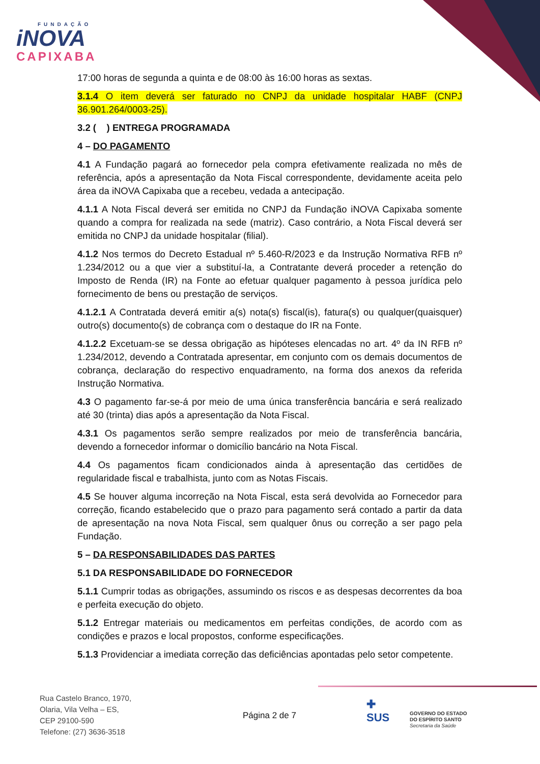FUNDAÇÃO
iNOVA
CAPIXABA
17:00 horas de segunda a quinta e de 08:00 às 16:00 horas as sextas.
3.1.4 O item deverá ser faturado no CNPJ da unidade hospitalar HABF (CNPJ 36.901.264/0003-25).
3.2 ( ) ENTREGA PROGRAMADA
4 – DO PAGAMENTO
4.1 A Fundação pagará ao fornecedor pela compra efetivamente realizada no mês de referência, após a apresentação da Nota Fiscal correspondente, devidamente aceita pelo área da iNOVA Capixaba que a recebeu, vedada a antecipação.
4.1.1 A Nota Fiscal deverá ser emitida no CNPJ da Fundação iNOVA Capixaba somente quando a compra for realizada na sede (matriz). Caso contrário, a Nota Fiscal deverá ser emitida no CNPJ da unidade hospitalar (filial).
4.1.2 Nos termos do Decreto Estadual nº 5.460-R/2023 e da Instrução Normativa RFB nº 1.234/2012 ou a que vier a substituí-la, a Contratante deverá proceder a retenção do Imposto de Renda (IR) na Fonte ao efetuar qualquer pagamento à pessoa jurídica pelo fornecimento de bens ou prestação de serviços.
4.1.2.1 A Contratada deverá emitir a(s) nota(s) fiscal(is), fatura(s) ou qualquer(quaisquer) outro(s) documento(s) de cobrança com o destaque do IR na Fonte.
4.1.2.2 Excetuam-se se dessa obrigação as hipóteses elencadas no art. 4º da IN RFB nº 1.234/2012, devendo a Contratada apresentar, em conjunto com os demais documentos de cobrança, declaração do respectivo enquadramento, na forma dos anexos da referida Instrução Normativa.
4.3 O pagamento far-se-á por meio de uma única transferência bancária e será realizado até 30 (trinta) dias após a apresentação da Nota Fiscal.
4.3.1 Os pagamentos serão sempre realizados por meio de transferência bancária, devendo a fornecedor informar o domicílio bancário na Nota Fiscal.
4.4 Os pagamentos ficam condicionados ainda à apresentação das certidões de regularidade fiscal e trabalhista, junto com as Notas Fiscais.
4.5 Se houver alguma incorreção na Nota Fiscal, esta será devolvida ao Fornecedor para correção, ficando estabelecido que o prazo para pagamento será contado a partir da data de apresentação na nova Nota Fiscal, sem qualquer ônus ou correção a ser pago pela Fundação.
5 – DA RESPONSABILIDADES DAS PARTES
5.1 DA RESPONSABILIDADE DO FORNECEDOR
5.1.1 Cumprir todas as obrigações, assumindo os riscos e as despesas decorrentes da boa e perfeita execução do objeto.
5.1.2 Entregar materiais ou medicamentos em perfeitas condições, de acordo com as condições e prazos e local propostos, conforme especificações.
5.1.3 Providenciar a imediata correção das deficiências apontadas pelo setor competente.
Rua Castelo Branco, 1970,
Olaria, Vila Velha – ES,
CEP 29100-590
Telefone: (27) 3636-3518
Página 2 de 7
✚
SUS
GOVERNO DO ESTADO
DO ESPÍRITO SANTO
Secretaria da Saúde